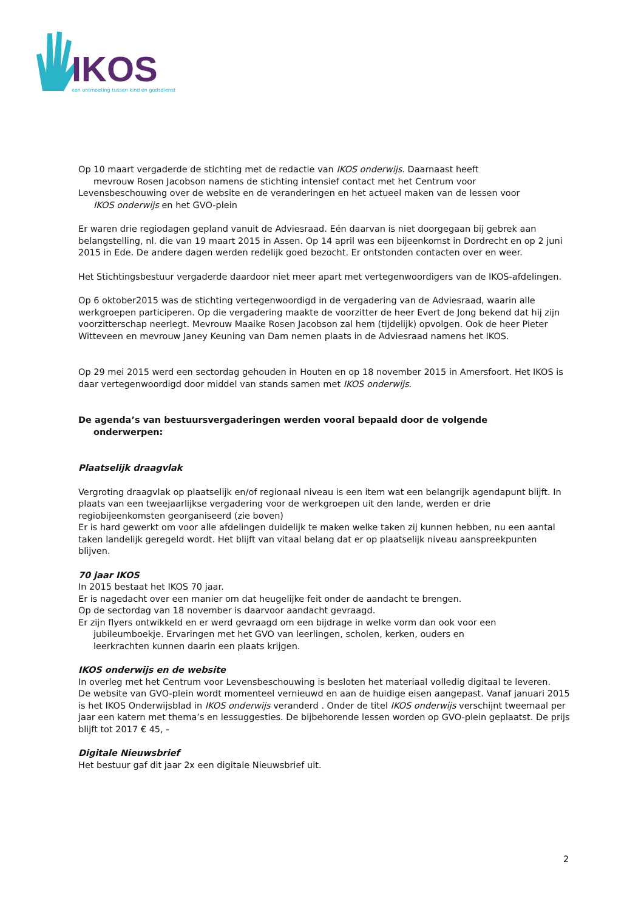IKOS
een ontmoeting tussen kind en godsdienst
Op 10 maart vergaderde de stichting met de redactie van IKOS onderwijs. Daarnaast heeft
mevrouw Rosen Jacobson namens de stichting intensief contact met het Centrum voor
Levensbeschouwing over de website en de veranderingen en het actueel maken van de lessen voor
IKOS onderwijs en het GVO-plein
Er waren drie regiodagen gepland vanuit de Adviesraad. Eén daarvan is niet doorgegaan bij gebrek aan belangstelling, nl. die van 19 maart 2015 in Assen. Op 14 april was een bijeenkomst in Dordrecht en op 2 juni 2015 in Ede. De andere dagen werden redelijk goed bezocht. Er ontstonden contacten over en weer.
Het Stichtingsbestuur vergaderde daardoor niet meer apart met vertegenwoordigers van de IKOS-afdelingen.
Op 6 oktober2015 was de stichting vertegenwoordigd in de vergadering van de Adviesraad, waarin alle werkgroepen participeren. Op die vergadering maakte de voorzitter de heer Evert de Jong bekend dat hij zijn voorzitterschap neerlegt. Mevrouw Maaike Rosen Jacobson zal hem (tijdelijk) opvolgen. Ook de heer Pieter Witteveen en mevrouw Janey Keuning van Dam nemen plaats in de Adviesraad namens het IKOS.
Op 29 mei 2015 werd een sectordag gehouden in Houten en op 18 november 2015 in Amersfoort. Het IKOS is daar vertegenwoordigd door middel van stands samen met IKOS onderwijs.
De agenda’s van bestuursvergaderingen werden vooral bepaald door de volgende
onderwerpen:
Plaatselijk draagvlak
Vergroting draagvlak op plaatselijk en/of regionaal niveau is een item wat een belangrijk agendapunt blijft. In plaats van een tweejaarlijkse vergadering voor de werkgroepen uit den lande, werden er drie regiobijeenkomsten georganiseerd (zie boven)
Er is hard gewerkt om voor alle afdelingen duidelijk te maken welke taken zij kunnen hebben, nu een aantal taken landelijk geregeld wordt. Het blijft van vitaal belang dat er op plaatselijk niveau aanspreekpunten blijven.
70 jaar IKOS
In 2015 bestaat het IKOS 70 jaar.
Er is nagedacht over een manier om dat heugelijke feit onder de aandacht te brengen.
Op de sectordag van 18 november is daarvoor aandacht gevraagd.
Er zijn flyers ontwikkeld en er werd gevraagd om een bijdrage in welke vorm dan ook voor een
jubileumboekje. Ervaringen met het GVO van leerlingen, scholen, kerken, ouders en
leerkrachten kunnen daarin een plaats krijgen.
IKOS onderwijs en de website
In overleg met het Centrum voor Levensbeschouwing is besloten het materiaal volledig digitaal te leveren.
De website van GVO-plein wordt momenteel vernieuwd en aan de huidige eisen aangepast. Vanaf januari 2015 is het IKOS Onderwijsblad in IKOS onderwijs veranderd . Onder de titel IKOS onderwijs verschijnt tweemaal per jaar een katern met thema’s en lessuggesties. De bijbehorende lessen worden op GVO-plein geplaatst. De prijs blijft tot 2017 € 45, -
Digitale Nieuwsbrief
Het bestuur gaf dit jaar 2x een digitale Nieuwsbrief uit.
2